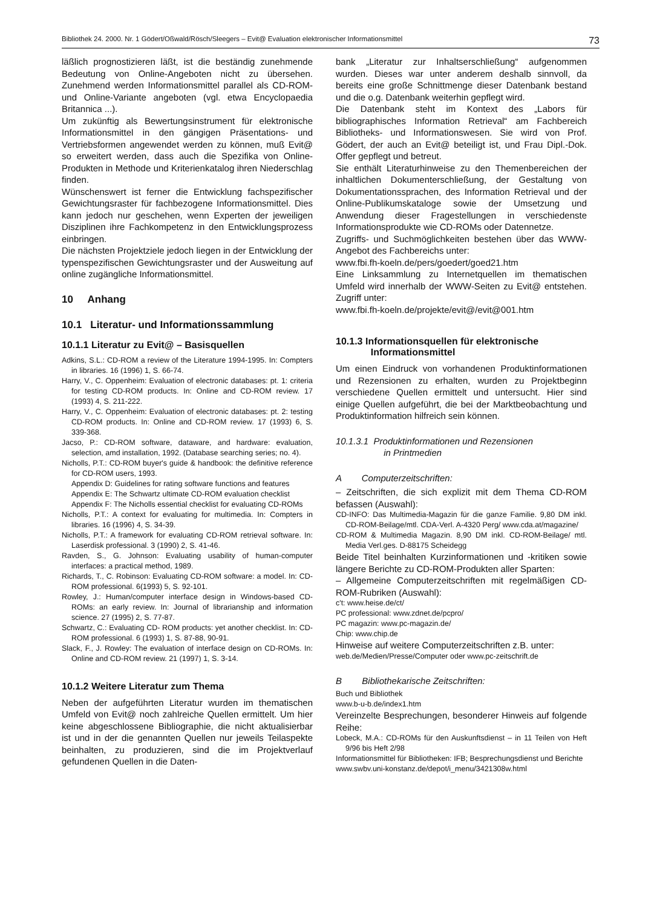Bibliothek 24. 2000. Nr. 1 Gödert/Oßwald/Rösch/Sleegers – Evit@ Evaluation elektronischer Informationsmittel 73
läßlich prognostizieren läßt, ist die beständig zunehmende Bedeutung von Online-Angeboten nicht zu übersehen. Zunehmend werden Informationsmittel parallel als CD-ROM- und Online-Variante angeboten (vgl. etwa Encyclopaedia Britannica ...).
Um zukünftig als Bewertungsinstrument für elektronische Informationsmittel in den gängigen Präsentations- und Vertriebsformen angewendet werden zu können, muß Evit@ so erweitert werden, dass auch die Spezifika von Online-Produkten in Methode und Kriterienkatalog ihren Niederschlag finden.
Wünschenswert ist ferner die Entwicklung fachspezifischer Gewichtungsraster für fachbezogene Informationsmittel. Dies kann jedoch nur geschehen, wenn Experten der jeweiligen Disziplinen ihre Fachkompetenz in den Entwicklungsprozess einbringen.
Die nächsten Projektziele jedoch liegen in der Entwicklung der typenspezifischen Gewichtungsraster und der Ausweitung auf online zugängliche Informationsmittel.
10 Anhang
10.1 Literatur- und Informationssammlung
10.1.1 Literatur zu Evit@ – Basisquellen
Adkins, S.L.: CD-ROM a review of the Literature 1994-1995. In: Compters in libraries. 16 (1996) 1, S. 66-74.
Harry, V., C. Oppenheim: Evaluation of electronic databases: pt. 1: criteria for testing CD-ROM products. In: Online and CD-ROM review. 17 (1993) 4, S. 211-222.
Harry, V., C. Oppenheim: Evaluation of electronic databases: pt. 2: testing CD-ROM products. In: Online and CD-ROM review. 17 (1993) 6, S. 339-368.
Jacso, P.: CD-ROM software, dataware, and hardware: evaluation, selection, amd installation, 1992. (Database searching series; no. 4).
Nicholls, P.T.: CD-ROM buyer's guide & handbook: the definitive reference for CD-ROM users, 1993.
Appendix D: Guidelines for rating software functions and features
Appendix E: The Schwartz ultimate CD-ROM evaluation checklist
Appendix F: The Nicholls essential checklist for evaluating CD-ROMs
Nicholls, P.T.: A context for evaluating for multimedia. In: Compters in libraries. 16 (1996) 4, S. 34-39.
Nicholls, P.T.: A framework for evaluating CD-ROM retrieval software. In: Laserdisk professional. 3 (1990) 2, S. 41-46.
Ravden, S., G. Johnson: Evaluating usability of human-computer interfaces: a practical method, 1989.
Richards, T., C. Robinson: Evaluating CD-ROM software: a model. In: CD-ROM professional. 6(1993) 5, S. 92-101.
Rowley, J.: Human/computer interface design in Windows-based CD-ROMs: an early review. In: Journal of librarianship and information science. 27 (1995) 2, S. 77-87.
Schwartz, C.: Evaluating CD- ROM products: yet another checklist. In: CD-ROM professional. 6 (1993) 1, S. 87-88, 90-91.
Slack, F., J. Rowley: The evaluation of interface design on CD-ROMs. In: Online and CD-ROM review. 21 (1997) 1, S. 3-14.
10.1.2 Weitere Literatur zum Thema
Neben der aufgeführten Literatur wurden im thematischen Umfeld von Evit@ noch zahlreiche Quellen ermittelt. Um hier keine abgeschlossene Bibliographie, die nicht aktualisierbar ist und in der die genannten Quellen nur jeweils Teilaspekte beinhalten, zu produzieren, sind die im Projektverlauf gefundenen Quellen in die Daten-
bank „Literatur zur Inhaltserschließung“ aufgenommen wurden. Dieses war unter anderem deshalb sinnvoll, da bereits eine große Schnittmenge dieser Datenbank bestand und die o.g. Datenbank weiterhin gepflegt wird.
Die Datenbank steht im Kontext des „Labors für bibliographisches Information Retrieval“ am Fachbereich Bibliotheks- und Informationswesen. Sie wird von Prof. Gödert, der auch an Evit@ beteiligt ist, und Frau Dipl.-Dok. Offer gepflegt und betreut.
Sie enthält Literaturhinweise zu den Themenbereichen der inhaltlichen Dokumenterschließung, der Gestaltung von Dokumentationssprachen, des Information Retrieval und der Online-Publikumskataloge sowie der Umsetzung und Anwendung dieser Fragestellungen in verschiedenste Informationsprodukte wie CD-ROMs oder Datennetze.
Zugriffs- und Suchmöglichkeiten bestehen über das WWW-Angebot des Fachbereichs unter:
www.fbi.fh-koeln.de/pers/goedert/goed21.htm
Eine Linksammlung zu Internetquellen im thematischen Umfeld wird innerhalb der WWW-Seiten zu Evit@ entstehen. Zugriff unter:
www.fbi.fh-koeln.de/projekte/evit@/evit@001.htm
10.1.3 Informationsquellen für elektronische
Informationsmittel
Um einen Eindruck von vorhandenen Produktinformationen und Rezensionen zu erhalten, wurden zu Projektbeginn verschiedene Quellen ermittelt und untersucht. Hier sind einige Quellen aufgeführt, die bei der Marktbeobachtung und Produktinformation hilfreich sein können.
10.1.3.1 Produktinformationen und Rezensionen
in Printmedien
A Computerzeitschriften:
– Zeitschriften, die sich explizit mit dem Thema CD-ROM befassen (Auswahl):
CD-INFO: Das Multimedia-Magazin für die ganze Familie. 9,80 DM inkl. CD-ROM-Beilage/mtl. CDA-Verl. A-4320 Perg/ www.cda.at/magazine/
CD-ROM & Multimedia Magazin. 8,90 DM inkl. CD-ROM-Beilage/ mtl. Media Verl.ges. D-88175 Scheidegg
Beide Titel beinhalten Kurzinformationen und -kritiken sowie längere Berichte zu CD-ROM-Produkten aller Sparten:
– Allgemeine Computerzeitschriften mit regelmäßigen CD-ROM-Rubriken (Auswahl):
c't: www.heise.de/ct/
PC professional: www.zdnet.de/pcpro/
PC magazin: www.pc-magazin.de/
Chip: www.chip.de
Hinweise auf weitere Computerzeitschriften z.B. unter:
web.de/Medien/Presse/Computer oder www.pc-zeitschrift.de
B Bibliothekarische Zeitschriften:
Buch und Bibliothek
www.b-u-b.de/index1.htm
Vereinzelte Besprechungen, besonderer Hinweis auf folgende Reihe:
Lobeck, M.A.: CD-ROMs für den Auskunftsdienst – in 11 Teilen von Heft 9/96 bis Heft 2/98
Informationsmittel für Bibliotheken: IFB; Besprechungsdienst und Berichte
www.swbv.uni-konstanz.de/depot/i_menu/3421308w.html